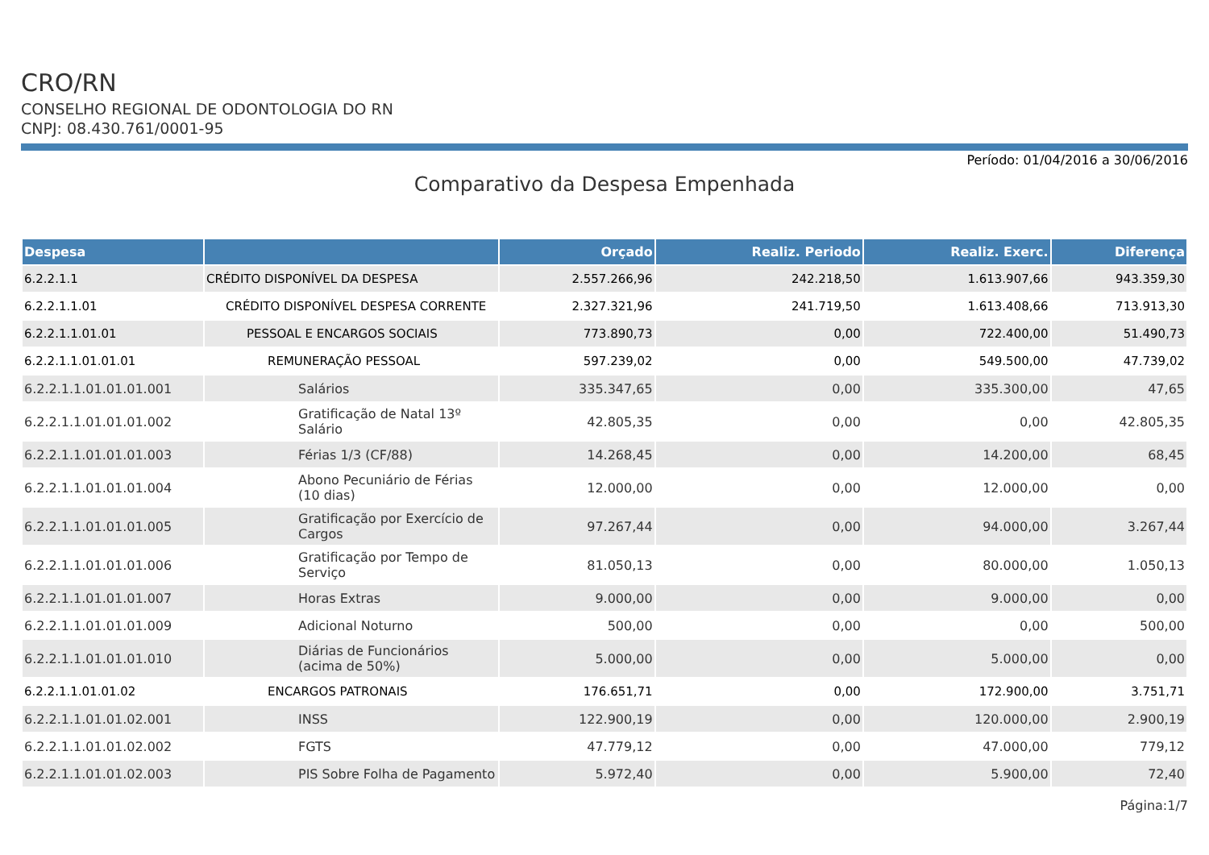CRO/RN
CONSELHO REGIONAL DE ODONTOLOGIA DO RN
CNPJ: 08.430.761/0001-95
Período: 01/04/2016 a 30/06/2016
Comparativo da Despesa Empenhada
| Despesa | | Orçado | Realiz. Periodo | Realiz. Exerc. | Diferença |
| --- | --- | --- | --- | --- | --- |
| 6.2.2.1.1 | CRÉDITO DISPONÍVEL DA DESPESA | 2.557.266,96 | 242.218,50 | 1.613.907,66 | 943.359,30 |
| 6.2.2.1.1.01 | CRÉDITO DISPONÍVEL DESPESA CORRENTE | 2.327.321,96 | 241.719,50 | 1.613.408,66 | 713.913,30 |
| 6.2.2.1.1.01.01 | PESSOAL E ENCARGOS SOCIAIS | 773.890,73 | 0,00 | 722.400,00 | 51.490,73 |
| 6.2.2.1.1.01.01.01 | REMUNERAÇÃO PESSOAL | 597.239,02 | 0,00 | 549.500,00 | 47.739,02 |
| 6.2.2.1.1.01.01.01.001 | Salários | 335.347,65 | 0,00 | 335.300,00 | 47,65 |
| 6.2.2.1.1.01.01.01.002 | Gratificação de Natal 13º Salário | 42.805,35 | 0,00 | 0,00 | 42.805,35 |
| 6.2.2.1.1.01.01.01.003 | Férias 1/3 (CF/88) | 14.268,45 | 0,00 | 14.200,00 | 68,45 |
| 6.2.2.1.1.01.01.01.004 | Abono Pecuniário de Férias (10 dias) | 12.000,00 | 0,00 | 12.000,00 | 0,00 |
| 6.2.2.1.1.01.01.01.005 | Gratificação por Exercício de Cargos | 97.267,44 | 0,00 | 94.000,00 | 3.267,44 |
| 6.2.2.1.1.01.01.01.006 | Gratificação por Tempo de Serviço | 81.050,13 | 0,00 | 80.000,00 | 1.050,13 |
| 6.2.2.1.1.01.01.01.007 | Horas Extras | 9.000,00 | 0,00 | 9.000,00 | 0,00 |
| 6.2.2.1.1.01.01.01.009 | Adicional Noturno | 500,00 | 0,00 | 0,00 | 500,00 |
| 6.2.2.1.1.01.01.01.010 | Diárias de Funcionários (acima de 50%) | 5.000,00 | 0,00 | 5.000,00 | 0,00 |
| 6.2.2.1.1.01.01.02 | ENCARGOS PATRONAIS | 176.651,71 | 0,00 | 172.900,00 | 3.751,71 |
| 6.2.2.1.1.01.01.02.001 | INSS | 122.900,19 | 0,00 | 120.000,00 | 2.900,19 |
| 6.2.2.1.1.01.01.02.002 | FGTS | 47.779,12 | 0,00 | 47.000,00 | 779,12 |
| 6.2.2.1.1.01.01.02.003 | PIS Sobre Folha de Pagamento | 5.972,40 | 0,00 | 5.900,00 | 72,40 |
Página:1/7